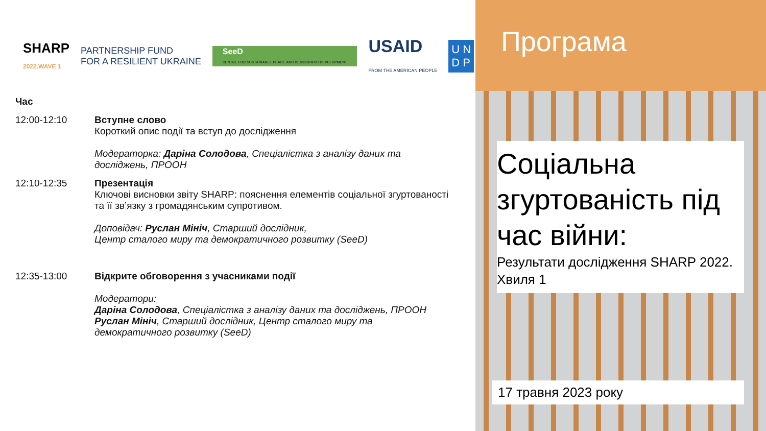SHARP
2022.WAVE 1
PARTNERSHIP FUND
FOR A RESILIENT UKRAINE
SeeD
CENTRE FOR SUSTAINABLE PEACE AND DEMOCRATIC DEVELOPMENT
USAID
FROM THE AMERICAN PEOPLE
U N
D P
Час
12:00-12:10 Вступне слово
Короткий опис події та вступ до дослідження
Модераторка: Даріна Солодова, Спеціалістка з аналізу даних та досліджень, ПРООН
12:10-12:35 Презентація
Ключові висновки звіту SHARP: пояснення елементів соціальної згуртованості та її зв’язку з громадянським супротивом.
Доповідач: Руслан Мініч, Старший дослідник,
Центр сталого миру та демократичного розвитку (SeeD)
12:35-13:00 Відкрите обговорення з учасниками події
Модератори:
Даріна Солодова, Спеціалістка з аналізу даних та досліджень, ПРООН
Руслан Мініч, Старший дослідник, Центр сталого миру та демократичного розвитку (SeeD)
Програма
Соціальна згуртованість під час війни:
Результати дослідження SHARP 2022. Хвиля 1
17 травня 2023 року